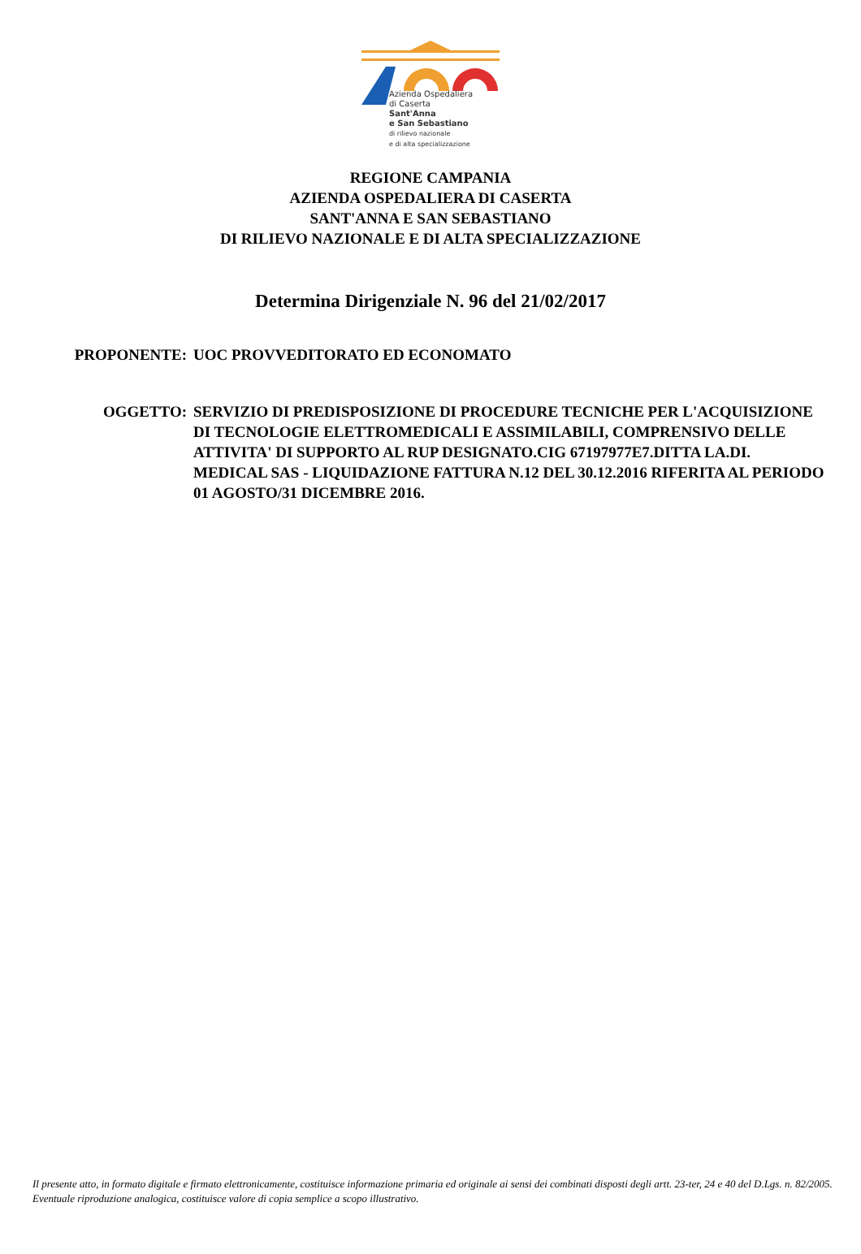Azienda Ospedaliera
di Caserta
Sant'Anna
e San Sebastiano
di rilievo nazionale
e di alta specializzazione
REGIONE CAMPANIA
AZIENDA OSPEDALIERA DI CASERTA
SANT'ANNA E SAN SEBASTIANO
DI RILIEVO NAZIONALE E DI ALTA SPECIALIZZAZIONE
Determina Dirigenziale N. 96 del 21/02/2017
PROPONENTE: UOC PROVVEDITORATO ED ECONOMATO
OGGETTO: SERVIZIO DI PREDISPOSIZIONE DI PROCEDURE TECNICHE PER L'ACQUISIZIONE DI TECNOLOGIE ELETTROMEDICALI E ASSIMILABILI, COMPRENSIVO DELLE ATTIVITA' DI SUPPORTO AL RUP DESIGNATO.CIG 67197977E7.DITTA LA.DI. MEDICAL SAS - LIQUIDAZIONE FATTURA N.12 DEL 30.12.2016 RIFERITA AL PERIODO 01 AGOSTO/31 DICEMBRE 2016.
Il presente atto, in formato digitale e firmato elettronicamente, costituisce informazione primaria ed originale ai sensi dei combinati disposti degli artt. 23-ter, 24 e 40 del D.Lgs. n. 82/2005. Eventuale riproduzione analogica, costituisce valore di copia semplice a scopo illustrativo.